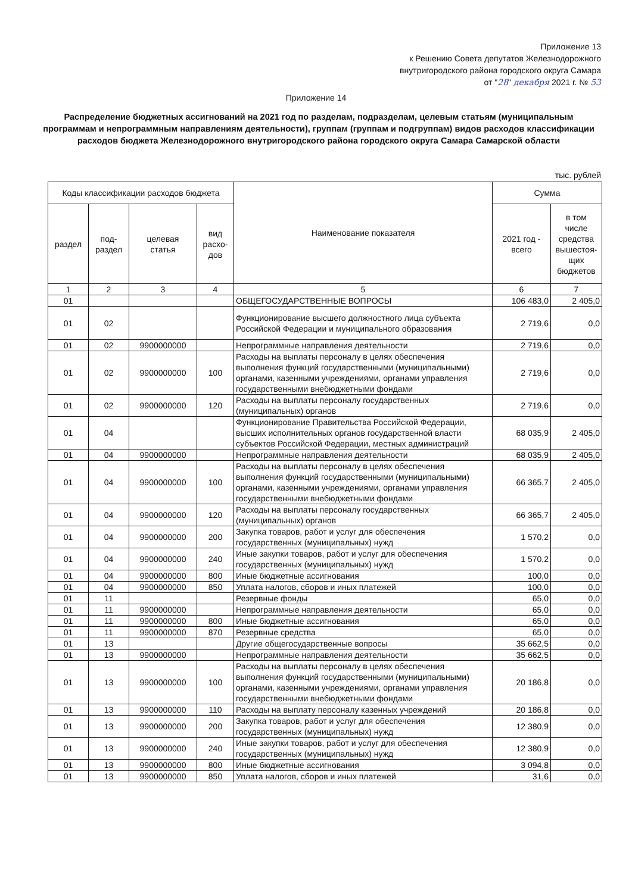Приложение 13
к Решению Совета депутатов Железнодорожного
внутригородского района городского округа Самара
от "28" декабря 2021 г. № 53
Приложение 14
Распределение бюджетных ассигнований на 2021 год по разделам, подразделам, целевым статьям (муниципальным программам и непрограммным направлениям деятельности), группам (группам и подгруппам) видов расходов классификации расходов бюджета Железнодорожного внутригородского района городского округа Самара Самарской области
тыс. рублей
| Коды классификации расходов бюджета | | | | Наименование показателя | Сумма | |
| --- | --- | --- | --- | --- | --- | --- |
| раздел | под- раздел | целевая статья | вид расхо- дов | | 2021 год - всего | в том числе средства вышестоя- щих бюджетов |
| 1 | 2 | 3 | 4 | 5 | 6 | 7 |
| 01 | | | | ОБЩЕГОСУДАРСТВЕННЫЕ ВОПРОСЫ | 106 483,0 | 2 405,0 |
| 01 | 02 | | | Функционирование высшего должностного лица субъекта Российской Федерации и муниципального образования | 2 719,6 | 0,0 |
| 01 | 02 | 9900000000 | | Непрограммные направления деятельности | 2 719,6 | 0,0 |
| 01 | 02 | 9900000000 | 100 | Расходы на выплаты персоналу в целях обеспечения выполнения функций государственными (муниципальными) органами, казенными учреждениями, органами управления государственными внебюджетными фондами | 2 719,6 | 0,0 |
| 01 | 02 | 9900000000 | 120 | Расходы на выплаты персоналу государственных (муниципальных) органов | 2 719,6 | 0,0 |
| 01 | 04 | | | Функционирование Правительства Российской Федерации, высших исполнительных органов государственной власти субъектов Российской Федерации, местных администраций | 68 035,9 | 2 405,0 |
| 01 | 04 | 9900000000 | | Непрограммные направления деятельности | 68 035,9 | 2 405,0 |
| 01 | 04 | 9900000000 | 100 | Расходы на выплаты персоналу в целях обеспечения выполнения функций государственными (муниципальными) органами, казенными учреждениями, органами управления государственными внебюджетными фондами | 66 365,7 | 2 405,0 |
| 01 | 04 | 9900000000 | 120 | Расходы на выплаты персоналу государственных (муниципальных) органов | 66 365,7 | 2 405,0 |
| 01 | 04 | 9900000000 | 200 | Закупка товаров, работ и услуг для обеспечения государственных (муниципальных) нужд | 1 570,2 | 0,0 |
| 01 | 04 | 9900000000 | 240 | Иные закупки товаров, работ и услуг для обеспечения государственных (муниципальных) нужд | 1 570,2 | 0,0 |
| 01 | 04 | 9900000000 | 800 | Иные бюджетные ассигнования | 100,0 | 0,0 |
| 01 | 04 | 9900000000 | 850 | Уплата налогов, сборов и иных платежей | 100,0 | 0,0 |
| 01 | 11 | | | Резервные фонды | 65,0 | 0,0 |
| 01 | 11 | 9900000000 | | Непрограммные направления деятельности | 65,0 | 0,0 |
| 01 | 11 | 9900000000 | 800 | Иные бюджетные ассигнования | 65,0 | 0,0 |
| 01 | 11 | 9900000000 | 870 | Резервные средства | 65,0 | 0,0 |
| 01 | 13 | | | Другие общегосударственные вопросы | 35 662,5 | 0,0 |
| 01 | 13 | 9900000000 | | Непрограммные направления деятельности | 35 662,5 | 0,0 |
| 01 | 13 | 9900000000 | 100 | Расходы на выплаты персоналу в целях обеспечения выполнения функций государственными (муниципальными) органами, казенными учреждениями, органами управления государственными внебюджетными фондами | 20 186,8 | 0,0 |
| 01 | 13 | 9900000000 | 110 | Расходы на выплату персоналу казенных учреждений | 20 186,8 | 0,0 |
| 01 | 13 | 9900000000 | 200 | Закупка товаров, работ и услуг для обеспечения государственных (муниципальных) нужд | 12 380,9 | 0,0 |
| 01 | 13 | 9900000000 | 240 | Иные закупки товаров, работ и услуг для обеспечения государственных (муниципальных) нужд | 12 380,9 | 0,0 |
| 01 | 13 | 9900000000 | 800 | Иные бюджетные ассигнования | 3 094,8 | 0,0 |
| 01 | 13 | 9900000000 | 850 | Уплата налогов, сборов и иных платежей | 31,6 | 0,0 |